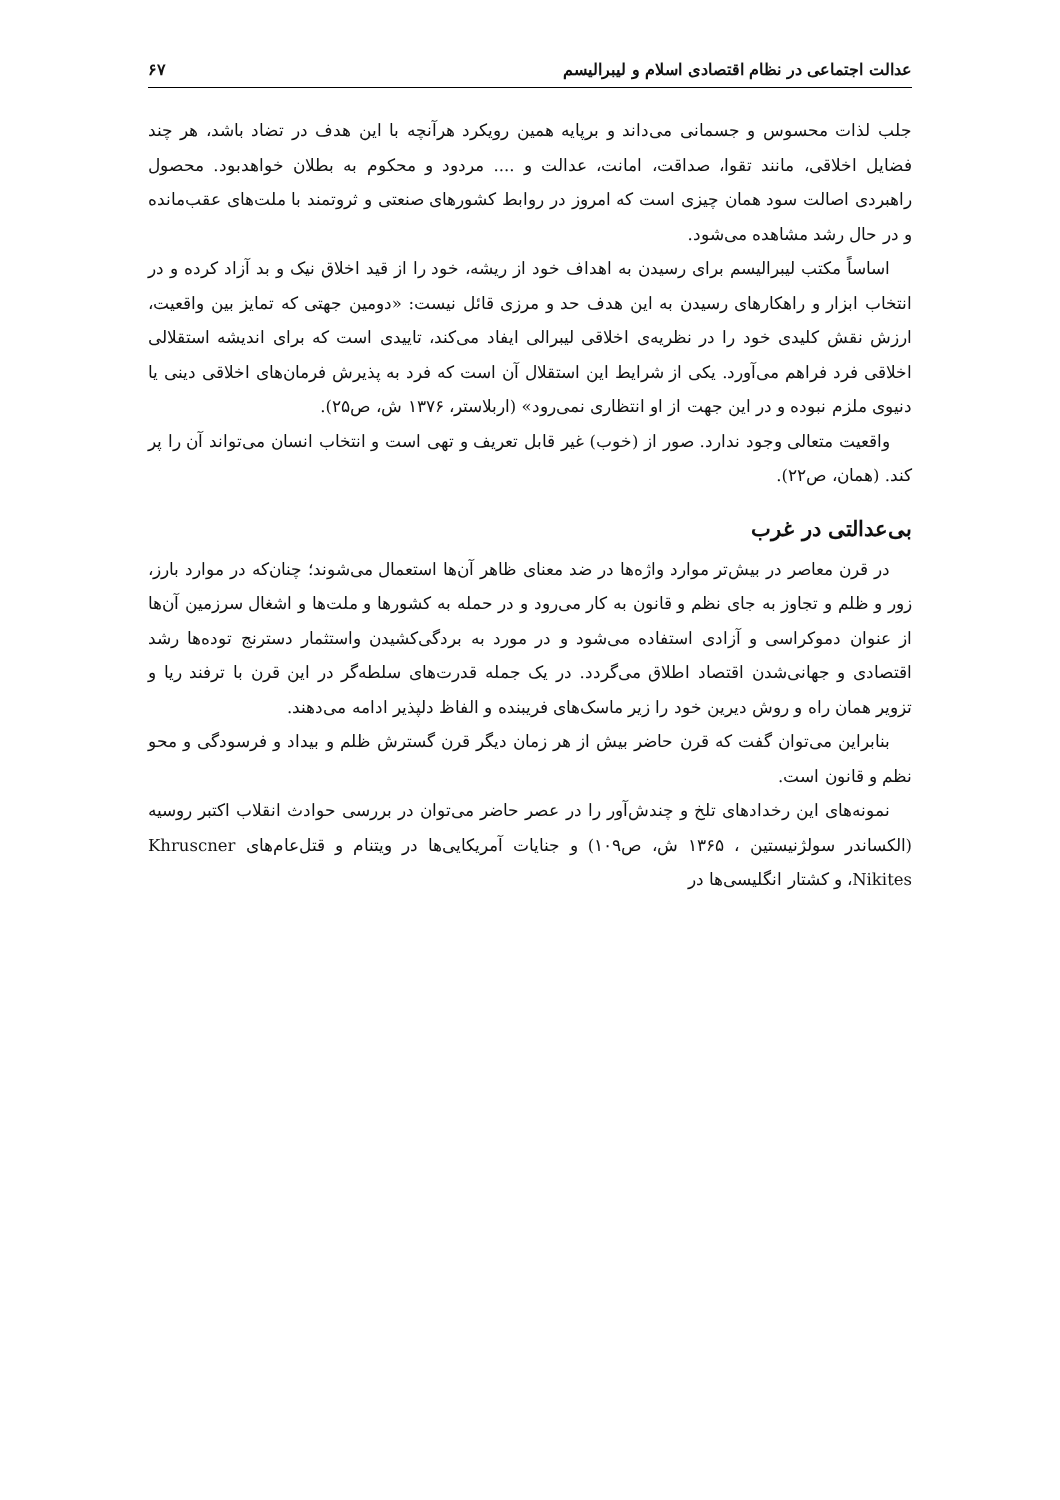عدالت اجتماعی در نظام اقتصادی اسلام و لیبرالیسم ۶۷
جلب لذات محسوس و جسمانی می‌داند و برپایه همین رویکرد هرآنچه با این هدف در تضاد باشد، هر چند فضایل اخلاقی، مانند تقوا، صداقت، امانت، عدالت و .... مردود و محکوم به بطلان خواهدبود. محصول راهبردی اصالت سود همان چیزی است که امروز در روابط کشورهای صنعتی و ثروتمند با ملت‌های عقب‌مانده و در حال رشد مشاهده می‌شود.
اساساً مکتب لیبرالیسم برای رسیدن به اهداف خود از ریشه، خود را از قید اخلاق نیک و بد آزاد کرده و در انتخاب ابزار و راهکارهای رسیدن به این هدف حد و مرزی قائل نیست: «دومین جهتی که تمایز بین واقعیت، ارزش نقش کلیدی خود را در نظریه‌ی اخلاقی لیبرالی ایفاد می‌کند، تاییدی است که برای اندیشه استقلالی اخلاقی فرد فراهم می‌آورد. یکی از شرایط این استقلال آن است که فرد به پذیرش فرمان‌های اخلاقی دینی یا دنیوی ملزم نبوده و در این جهت از او انتظاری نمی‌رود» (اربلاستر، ۱۳۷۶ ش، ص۲۵).
واقعیت متعالی وجود ندارد. صور از (خوب) غیر قابل تعریف و تهی است و انتخاب انسان می‌تواند آن را پر کند. (همان، ص۲۲).
بی‌عدالتی در غرب
در قرن معاصر در بیش‌تر موارد واژه‌ها در ضد معنای ظاهر آن‌ها استعمال می‌شوند؛ چنان‌که در موارد بارز، زور و ظلم و تجاوز به جای نظم و قانون به کار می‌رود و در حمله به کشورها و ملت‌ها و اشغال سرزمین آن‌ها از عنوان دموکراسی و آزادی استفاده می‌شود و در مورد به بردگی‌کشیدن واستثمار دسترنج توده‌ها رشد اقتصادی و جهانی‌شدن اقتصاد اطلاق می‌گردد. در یک جمله قدرت‌های سلطه‌گر در این قرن با ترفند ریا و تزویر همان راه و روش دیرین خود را زیر ماسک‌های فریبنده و الفاظ دلپذیر ادامه می‌دهند.
بنابراین می‌توان گفت که قرن حاضر بیش از هر زمان دیگر قرن گسترش ظلم و بیداد و فرسودگی و محو نظم و قانون است.
نمونه‌های این رخدادهای تلخ و چندش‌آور را در عصر حاضر می‌توان در بررسی حوادث انقلاب اکتبر روسیه (الکساندر سولژنیستین ، ۱۳۶۵ ش، ص۱۰۹) و جنایات آمریکایی‌ها در ویتنام و قتل‌عام‌های Khruscner Nikites، و کشتار انگلیسی‌ها در